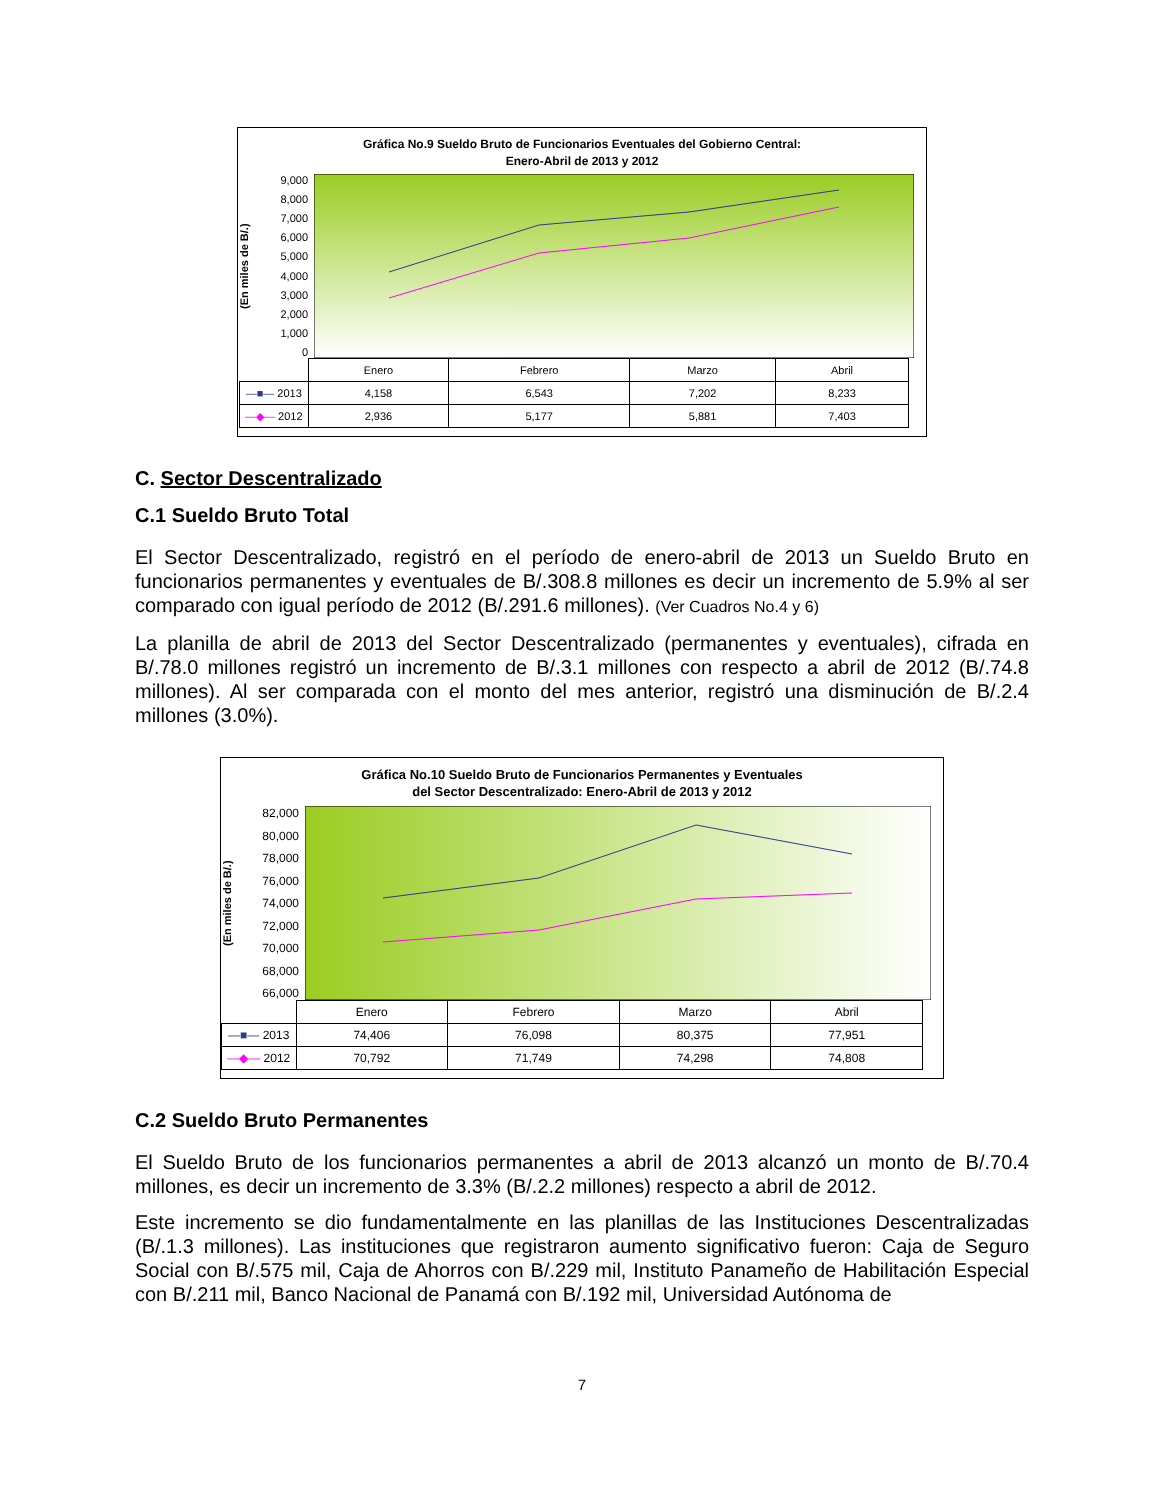Gráfica No.9 Sueldo Bruto de Funcionarios Eventuales del Gobierno Central:
Enero-Abril de 2013 y 2012
(En miles de B/.)
9,000
8,000
7,000
6,000
5,000
4,000
3,000
2,000
1,000
0
| | Enero | Febrero | Marzo | Abril |
| --- | --- | --- | --- | --- |
| —■— 2013 | 4,158 | 6,543 | 7,202 | 8,233 |
| —◆— 2012 | 2,936 | 5,177 | 5,881 | 7,403 |
C. Sector Descentralizado
C.1 Sueldo Bruto Total
El Sector Descentralizado, registró en el período de enero-abril de 2013 un Sueldo Bruto en funcionarios permanentes y eventuales de B/.308.8 millones es decir un incremento de 5.9% al ser comparado con igual período de 2012 (B/.291.6 millones). (Ver Cuadros No.4 y 6)
La planilla de abril de 2013 del Sector Descentralizado (permanentes y eventuales), cifrada en B/.78.0 millones registró un incremento de B/.3.1 millones con respecto a abril de 2012 (B/.74.8 millones). Al ser comparada con el monto del mes anterior, registró una disminución de B/.2.4 millones (3.0%).
Gráfica No.10 Sueldo Bruto de Funcionarios Permanentes y Eventuales
del Sector Descentralizado: Enero-Abril de 2013 y 2012
(En miles de B/.)
82,000
80,000
78,000
76,000
74,000
72,000
70,000
68,000
66,000
| | Enero | Febrero | Marzo | Abril |
| --- | --- | --- | --- | --- |
| —■— 2013 | 74,406 | 76,098 | 80,375 | 77,951 |
| —◆— 2012 | 70,792 | 71,749 | 74,298 | 74,808 |
C.2 Sueldo Bruto Permanentes
El Sueldo Bruto de los funcionarios permanentes a abril de 2013 alcanzó un monto de B/.70.4 millones, es decir un incremento de 3.3% (B/.2.2 millones) respecto a abril de 2012.
Este incremento se dio fundamentalmente en las planillas de las Instituciones Descentralizadas (B/.1.3 millones). Las instituciones que registraron aumento significativo fueron: Caja de Seguro Social con B/.575 mil, Caja de Ahorros con B/.229 mil, Instituto Panameño de Habilitación Especial con B/.211 mil, Banco Nacional de Panamá con B/.192 mil, Universidad Autónoma de
7